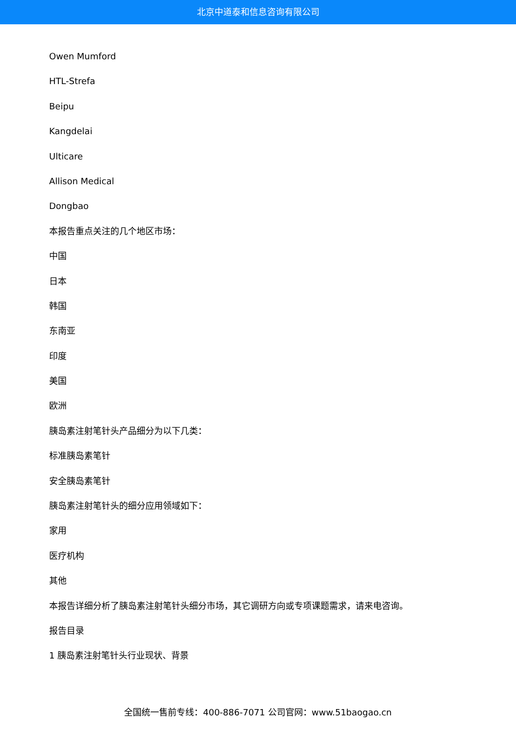北京中道泰和信息咨询有限公司
Owen Mumford
HTL-Strefa
Beipu
Kangdelai
Ulticare
Allison Medical
Dongbao
本报告重点关注的几个地区市场：
中国
日本
韩国
东南亚
印度
美国
欧洲
胰岛素注射笔针头产品细分为以下几类：
标准胰岛素笔针
安全胰岛素笔针
胰岛素注射笔针头的细分应用领域如下：
家用
医疗机构
其他
本报告详细分析了胰岛素注射笔针头细分市场，其它调研方向或专项课题需求，请来电咨询。
报告目录
1 胰岛素注射笔针头行业现状、背景
全国统一售前专线：400-886-7071 公司官网：www.51baogao.cn